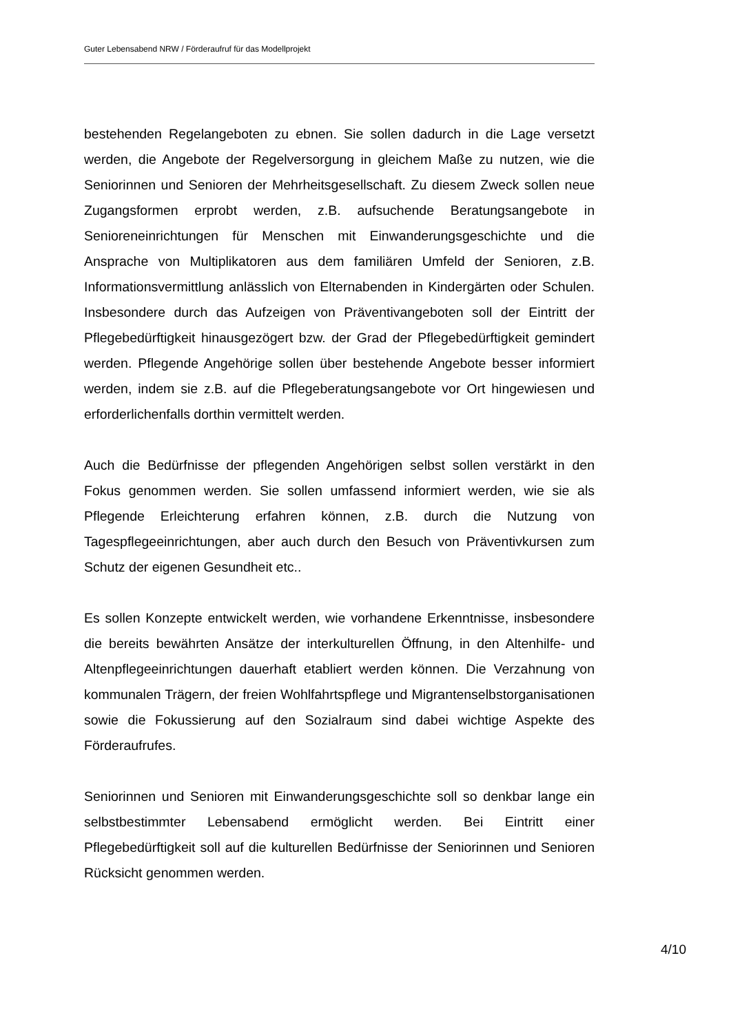Guter Lebensabend NRW / Förderaufruf für das Modellprojekt
bestehenden Regelangeboten zu ebnen. Sie sollen dadurch in die Lage versetzt werden, die Angebote der Regelversorgung in gleichem Maße zu nutzen, wie die Seniorinnen und Senioren der Mehrheitsgesellschaft. Zu diesem Zweck sollen neue Zugangsformen erprobt werden, z.B. aufsuchende Beratungsangebote in Senioreneinrichtungen für Menschen mit Einwanderungsgeschichte und die Ansprache von Multiplikatoren aus dem familiären Umfeld der Senioren, z.B. Informationsvermittlung anlässlich von Elternabenden in Kindergärten oder Schulen. Insbesondere durch das Aufzeigen von Präventivangeboten soll der Eintritt der Pflegebedürftigkeit hinausgezögert bzw. der Grad der Pflegebedürftigkeit gemindert werden. Pflegende Angehörige sollen über bestehende Angebote besser informiert werden, indem sie z.B. auf die Pflegeberatungsangebote vor Ort hingewiesen und erforderlichenfalls dorthin vermittelt werden.
Auch die Bedürfnisse der pflegenden Angehörigen selbst sollen verstärkt in den Fokus genommen werden. Sie sollen umfassend informiert werden, wie sie als Pflegende Erleichterung erfahren können, z.B. durch die Nutzung von Tagespflegeeinrichtungen, aber auch durch den Besuch von Präventivkursen zum Schutz der eigenen Gesundheit etc..
Es sollen Konzepte entwickelt werden, wie vorhandene Erkenntnisse, insbesondere die bereits bewährten Ansätze der interkulturellen Öffnung, in den Altenhilfe- und Altenpflegeeinrichtungen dauerhaft etabliert werden können. Die Verzahnung von kommunalen Trägern, der freien Wohlfahrtspflege und Migrantenselbstorganisationen sowie die Fokussierung auf den Sozialraum sind dabei wichtige Aspekte des Förderaufrufes.
Seniorinnen und Senioren mit Einwanderungsgeschichte soll so denkbar lange ein selbstbestimmter Lebensabend ermöglicht werden. Bei Eintritt einer Pflegebedürftigkeit soll auf die kulturellen Bedürfnisse der Seniorinnen und Senioren Rücksicht genommen werden.
4/10